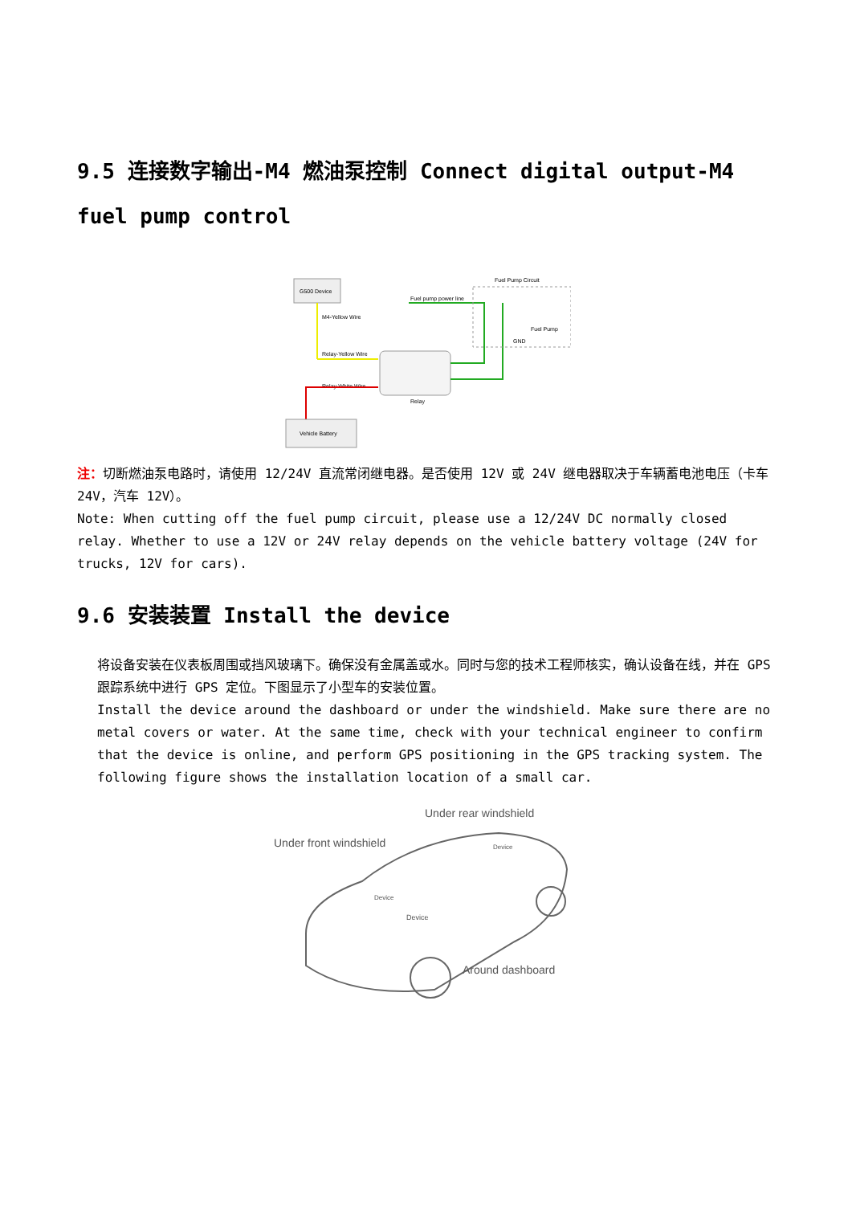9.5 连接数字输出-M4 燃油泵控制 Connect digital output-M4 fuel pump control
G500 Device
M4-Yellow Wire
Relay-Yellow Wire
Relay-White Wire
Vehicle Battery
Relay
Fuel pump power line
Fuel Pump Circuit
Fuel Pump
GND
注：切断燃油泵电路时，请使用 12/24V 直流常闭继电器。是否使用 12V 或 24V 继电器取决于车辆蓄电池电压（卡车 24V，汽车 12V）。
Note: When cutting off the fuel pump circuit, please use a 12/24V DC normally closed relay. Whether to use a 12V or 24V relay depends on the vehicle battery voltage (24V for trucks, 12V for cars).
9.6 安装装置 Install the device
将设备安装在仪表板周围或挡风玻璃下。确保没有金属盖或水。同时与您的技术工程师核实，确认设备在线，并在 GPS 跟踪系统中进行 GPS 定位。下图显示了小型车的安装位置。
Install the device around the dashboard or under the windshield. Make sure there are no metal covers or water. At the same time, check with your technical engineer to confirm that the device is online, and perform GPS positioning in the GPS tracking system. The following figure shows the installation location of a small car.
Under rear windshield
Under front windshield
Device
Device
Device
Around dashboard